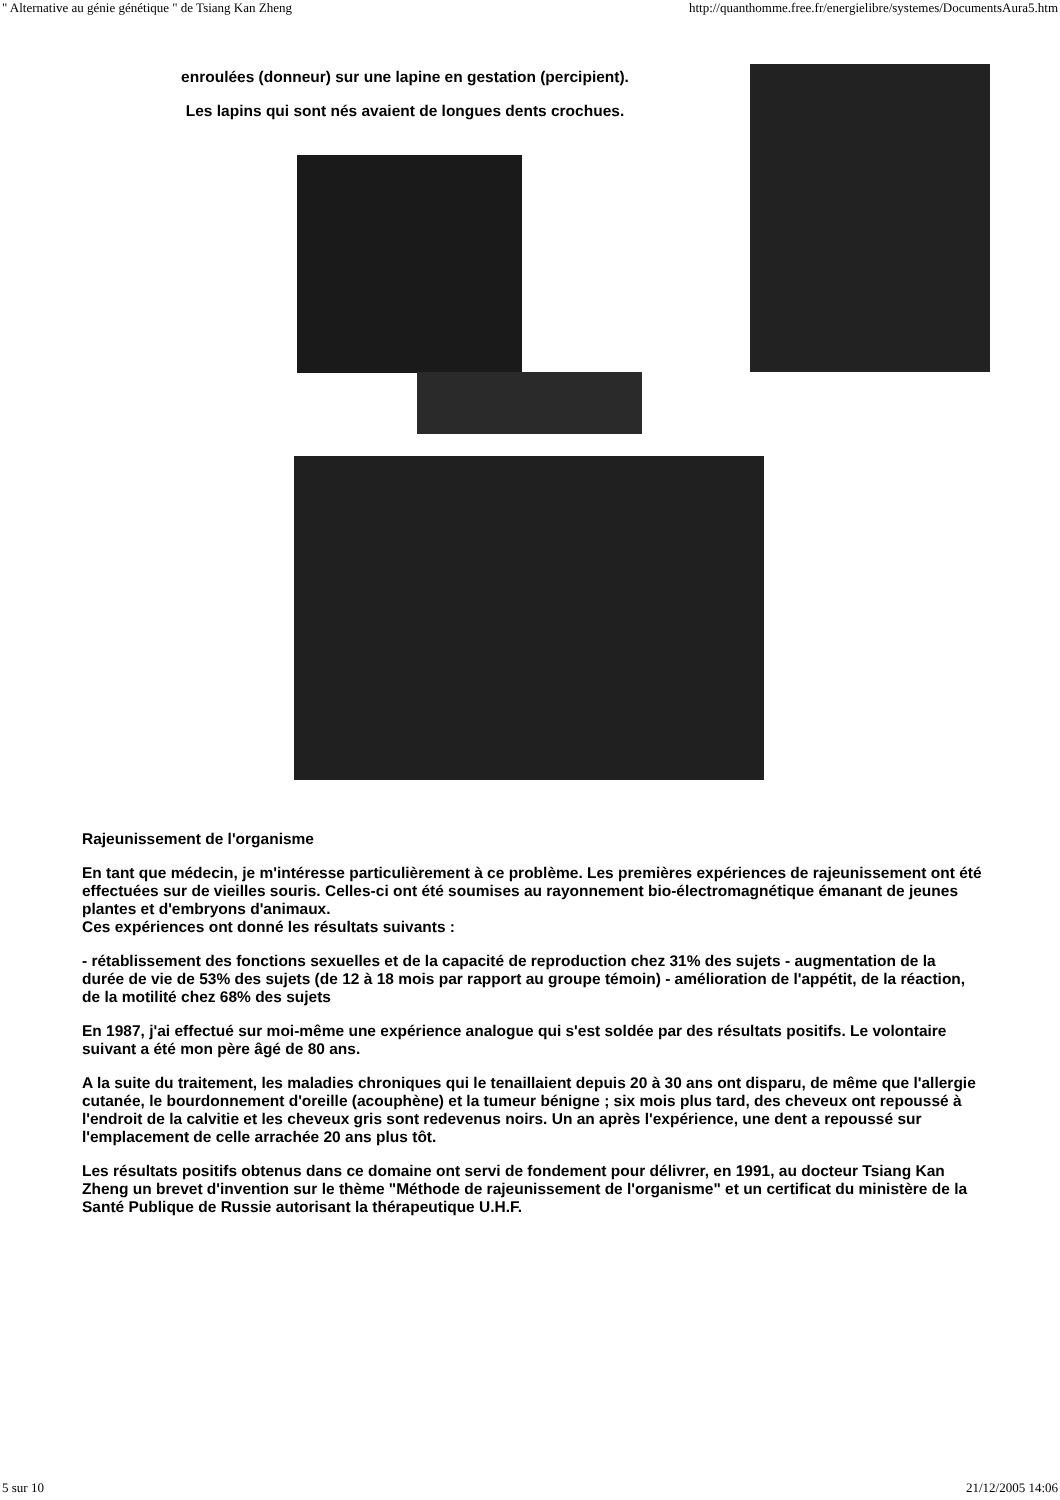" Alternative au génie génétique " de Tsiang Kan Zheng http://quanthomme.free.fr/energielibre/systemes/DocumentsAura5.htm
enroulées (donneur) sur une lapine en gestation (percipient).
Les lapins qui sont nés avaient de longues dents crochues.
Rajeunissement de l'organisme
En tant que médecin, je m'intéresse particulièrement à ce problème. Les premières expériences de rajeunissement ont été effectuées sur de vieilles souris. Celles-ci ont été soumises au rayonnement bio-électromagnétique émanant de jeunes plantes et d'embryons d'animaux.
Ces expériences ont donné les résultats suivants :
- rétablissement des fonctions sexuelles et de la capacité de reproduction chez 31% des sujets - augmentation de la durée de vie de 53% des sujets (de 12 à 18 mois par rapport au groupe témoin) - amélioration de l'appétit, de la réaction, de la motilité chez 68% des sujets
En 1987, j'ai effectué sur moi-même une expérience analogue qui s'est soldée par des résultats positifs. Le volontaire suivant a été mon père âgé de 80 ans.
A la suite du traitement, les maladies chroniques qui le tenaillaient depuis 20 à 30 ans ont disparu, de même que l'allergie cutanée, le bourdonnement d'oreille (acouphène) et la tumeur bénigne ; six mois plus tard, des cheveux ont repoussé à l'endroit de la calvitie et les cheveux gris sont redevenus noirs. Un an après l'expérience, une dent a repoussé sur l'emplacement de celle arrachée 20 ans plus tôt.
Les résultats positifs obtenus dans ce domaine ont servi de fondement pour délivrer, en 1991, au docteur Tsiang Kan Zheng un brevet d'invention sur le thème "Méthode de rajeunissement de l'organisme" et un certificat du ministère de la Santé Publique de Russie autorisant la thérapeutique U.H.F.
5 sur 10 21/12/2005 14:06